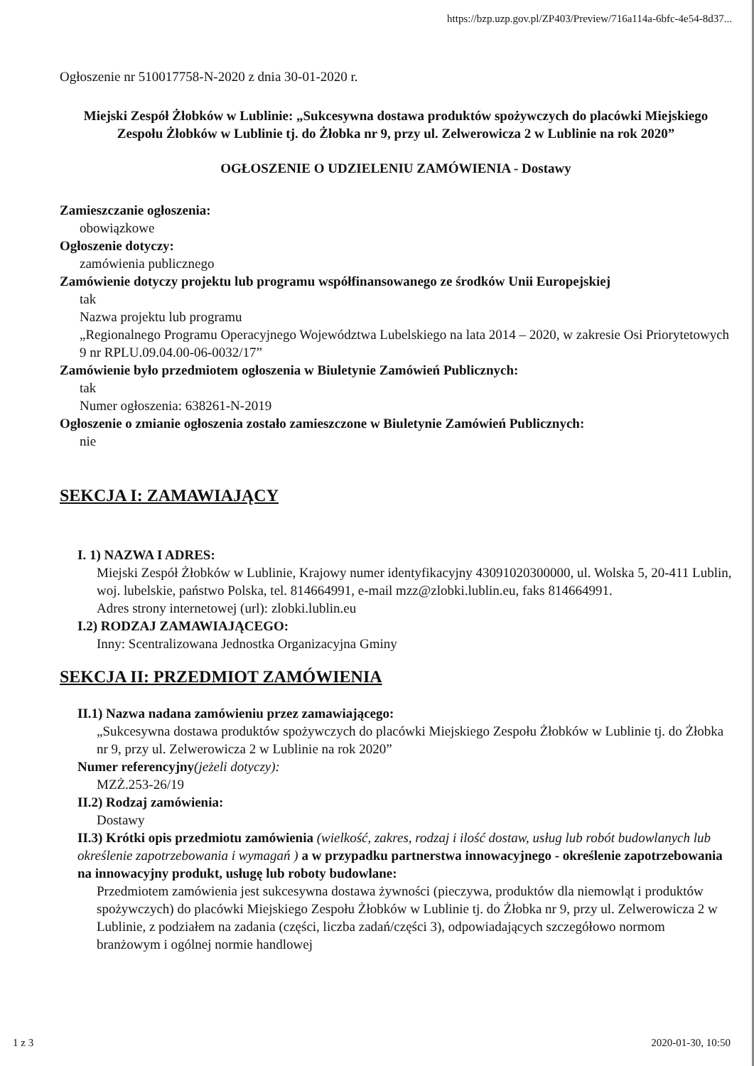https://bzp.uzp.gov.pl/ZP403/Preview/716a114a-6bfc-4e54-8d37...
Ogłoszenie nr 510017758-N-2020 z dnia 30-01-2020 r.
Miejski Zespół Żłobków w Lublinie: „Sukcesywna dostawa produktów spożywczych do placówki Miejskiego Zespołu Żłobków w Lublinie tj. do Żłobka nr 9, przy ul. Zelwerowicza 2 w Lublinie na rok 2020”
OGŁOSZENIE O UDZIELENIU ZAMÓWIENIA - Dostawy
Zamieszczanie ogłoszenia:
obowiązkowe
Ogłoszenie dotyczy:
zamówienia publicznego
Zamówienie dotyczy projektu lub programu współfinansowanego ze środków Unii Europejskiej
tak
Nazwa projektu lub programu
„Regionalnego Programu Operacyjnego Województwa Lubelskiego na lata 2014 – 2020, w zakresie Osi Priorytetowych 9 nr RPLU.09.04.00-06-0032/17”
Zamówienie było przedmiotem ogłoszenia w Biuletynie Zamówień Publicznych:
tak
Numer ogłoszenia: 638261-N-2019
Ogłoszenie o zmianie ogłoszenia zostało zamieszczone w Biuletynie Zamówień Publicznych:
nie
SEKCJA I: ZAMAWIAJĄCY
I. 1) NAZWA I ADRES:
Miejski Zespół Żłobków w Lublinie, Krajowy numer identyfikacyjny 43091020300000, ul. Wolska 5, 20-411 Lublin, woj. lubelskie, państwo Polska, tel. 814664991, e-mail mzz@zlobki.lublin.eu, faks 814664991.
Adres strony internetowej (url): zlobki.lublin.eu
I.2) RODZAJ ZAMAWIAJĄCEGO:
Inny: Scentralizowana Jednostka Organizacyjna Gminy
SEKCJA II: PRZEDMIOT ZAMÓWIENIA
II.1) Nazwa nadana zamówieniu przez zamawiającego:
„Sukcesywna dostawa produktów spożywczych do placówki Miejskiego Zespołu Żłobków w Lublinie tj. do Żłobka nr 9, przy ul. Zelwerowicza 2 w Lublinie na rok 2020”
Numer referencyjny(jeżeli dotyczy):
MZŻ.253-26/19
II.2) Rodzaj zamówienia:
Dostawy
II.3) Krótki opis przedmiotu zamówienia (wielkość, zakres, rodzaj i ilość dostaw, usług lub robót budowlanych lub określenie zapotrzebowania i wymagań ) a w przypadku partnerstwa innowacyjnego - określenie zapotrzebowania na innowacyjny produkt, usługę lub roboty budowlane:
Przedmiotem zamówienia jest sukcesywna dostawa żywności (pieczywa, produktów dla niemowląt i produktów spożywczych) do placówki Miejskiego Zespołu Żłobków w Lublinie tj. do Żłobka nr 9, przy ul. Zelwerowicza 2 w Lublinie, z podziałem na zadania (części, liczba zadań/części 3), odpowiadających szczegółowo normom branżowym i ogólnej normie handlowej
1 z 3 2020-01-30, 10:50